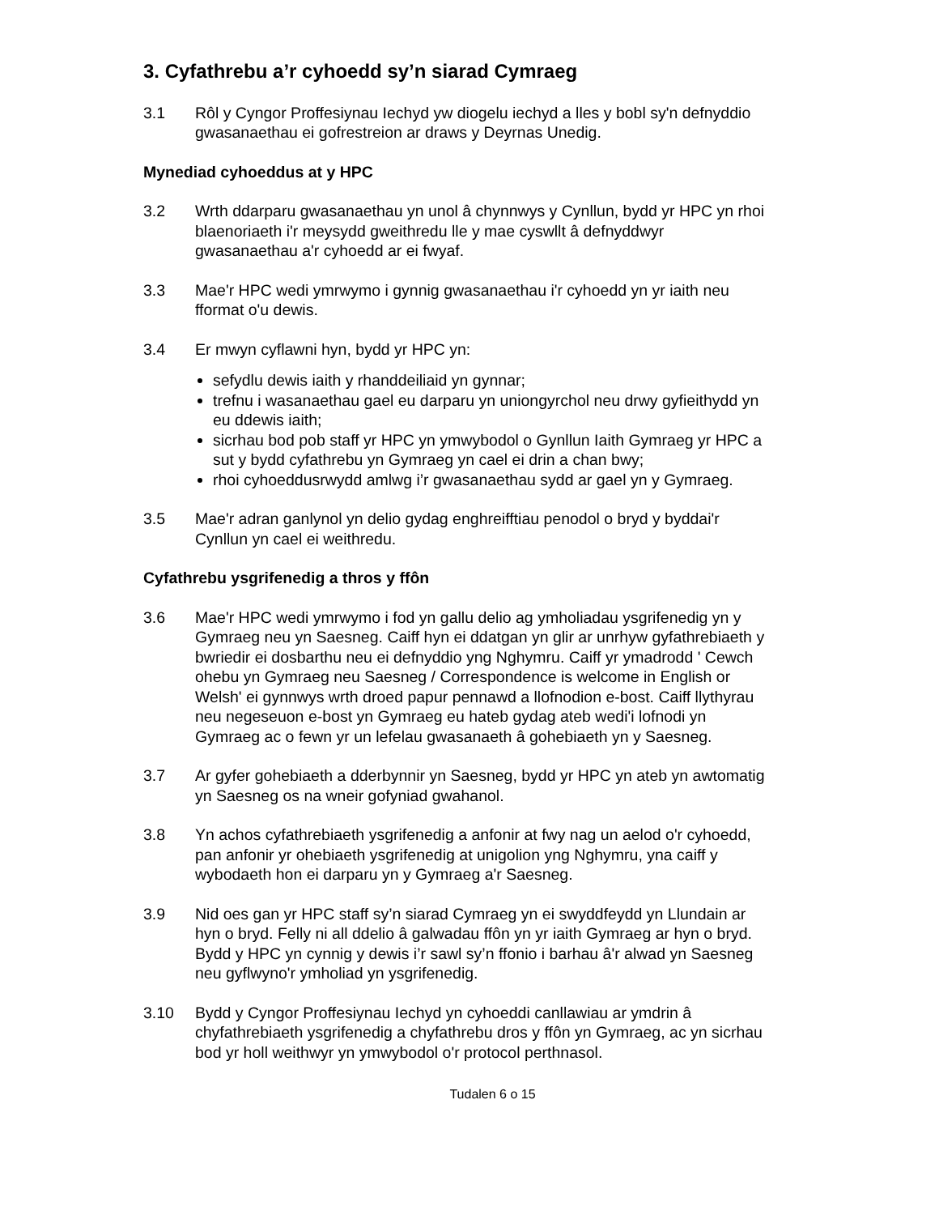3. Cyfathrebu a’r cyhoedd sy’n siarad Cymraeg
3.1 Rôl y Cyngor Proffesiynau Iechyd yw diogelu iechyd a lles y bobl sy'n defnyddio gwasanaethau ei gofrestreion ar draws y Deyrnas Unedig.
Mynediad cyhoeddus at y HPC
3.2 Wrth ddarparu gwasanaethau yn unol â chynnwys y Cynllun, bydd yr HPC yn rhoi blaenoriaeth i'r meysydd gweithredu lle y mae cyswllt â defnyddwyr gwasanaethau a'r cyhoedd ar ei fwyaf.
3.3 Mae'r HPC wedi ymrwymo i gynnig gwasanaethau i'r cyhoedd yn yr iaith neu fformat o'u dewis.
3.4 Er mwyn cyflawni hyn, bydd yr HPC yn:
sefydlu dewis iaith y rhanddeiliaid yn gynnar;
trefnu i wasanaethau gael eu darparu yn uniongyrchol neu drwy gyfieithydd yn eu ddewis iaith;
sicrhau bod pob staff yr HPC yn ymwybodol o Gynllun Iaith Gymraeg yr HPC a sut y bydd cyfathrebu yn Gymraeg yn cael ei drin a chan bwy;
rhoi cyhoeddusrwydd amlwg i’r gwasanaethau sydd ar gael yn y Gymraeg.
3.5 Mae'r adran ganlynol yn delio gydag enghreifftiau penodol o bryd y byddai'r Cynllun yn cael ei weithredu.
Cyfathrebu ysgrifenedig a thros y ffôn
3.6 Mae'r HPC wedi ymrwymo i fod yn gallu delio ag ymholiadau ysgrifenedig yn y Gymraeg neu yn Saesneg. Caiff hyn ei ddatgan yn glir ar unrhyw gyfathrebiaeth y bwriedir ei dosbarthu neu ei defnyddio yng Nghymru. Caiff yr ymadrodd ' Cewch ohebu yn Gymraeg neu Saesneg / Correspondence is welcome in English or Welsh' ei gynnwys wrth droed papur pennawd a llofnodion e-bost. Caiff llythyrau neu negeseuon e-bost yn Gymraeg eu hateb gydag ateb wedi'i lofnodi yn Gymraeg ac o fewn yr un lefelau gwasanaeth â gohebiaeth yn y Saesneg.
3.7 Ar gyfer gohebiaeth a dderbynnir yn Saesneg, bydd yr HPC yn ateb yn awtomatig yn Saesneg os na wneir gofyniad gwahanol.
3.8 Yn achos cyfathrebiaeth ysgrifenedig a anfonir at fwy nag un aelod o'r cyhoedd, pan anfonir yr ohebiaeth ysgrifenedig at unigolion yng Nghymru, yna caiff y wybodaeth hon ei darparu yn y Gymraeg a'r Saesneg.
3.9 Nid oes gan yr HPC staff sy’n siarad Cymraeg yn ei swyddfeydd yn Llundain ar hyn o bryd. Felly ni all ddelio â galwadau ffôn yn yr iaith Gymraeg ar hyn o bryd. Bydd y HPC yn cynnig y dewis i’r sawl sy’n ffonio i barhau â'r alwad yn Saesneg neu gyflwyno'r ymholiad yn ysgrifenedig.
3.10 Bydd y Cyngor Proffesiynau Iechyd yn cyhoeddi canllawiau ar ymdrin â chyfathrebiaeth ysgrifenedig a chyfathrebu dros y ffôn yn Gymraeg, ac yn sicrhau bod yr holl weithwyr yn ymwybodol o'r protocol perthnasol.
Tudalen 6 o 15